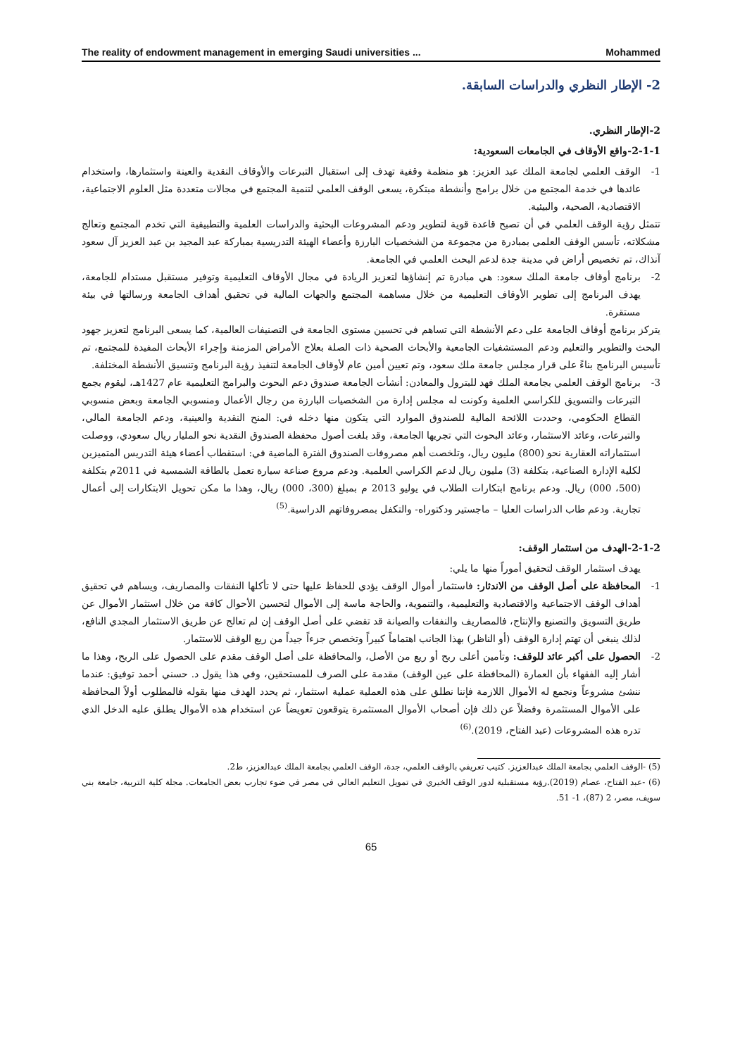The reality of endowment management in emerging Saudi universities ... Mohammed
2- الإطار النظري والدراسات السابقة.
2-الإطار النظري.
2-1-1-واقع الأوقاف في الجامعات السعودية:
1- الوقف العلمي لجامعة الملك عبد العزيز: هو منظمة وقفية تهدف إلى استقبال التبرعات والأوقاف النقدية والعينة واستثمارها، واستخدام عائدها في خدمة المجتمع من خلال برامج وأنشطة مبتكرة، يسعى الوقف العلمي لتنمية المجتمع في مجالات متعددة مثل العلوم الاجتماعية، الاقتصادية، الصحية، والبيئية.
تتمثل رؤية الوقف العلمي في أن تصبح قاعدة قوية لتطوير ودعم المشروعات البحثية والدراسات العلمية والتطبيقية التي تخدم المجتمع وتعالج مشكلاته، تأسس الوقف العلمي بمبادرة من مجموعة من الشخصيات البارزة وأعضاء الهيئة التدريسية بمباركة عبد المجيد بن عبد العزيز آل سعود آنذاك، تم تخصيص أراض في مدينة جدة لدعم البحث العلمي في الجامعة.
2- برنامج أوقاف جامعة الملك سعود: هي مبادرة تم إنشاؤها لتعزيز الريادة في مجال الأوقاف التعليمية وتوفير مستقبل مستدام للجامعة، يهدف البرنامج إلى تطوير الأوقاف التعليمية من خلال مساهمة المجتمع والجهات المالية في تحقيق أهداف الجامعة ورسالتها في بيئة مستقرة.
يتركز برنامج أوقاف الجامعة على دعم الأنشطة التي تساهم في تحسين مستوى الجامعة في التصنيفات العالمية، كما يسعى البرنامج لتعزيز جهود البحث والتطوير والتعليم ودعم المستشفيات الجامعية والأبحاث الصحية ذات الصلة بعلاج الأمراض المزمنة وإجراء الأبحاث المفيدة للمجتمع، تم تأسيس البرنامج بناءً على قرار مجلس جامعة ملك سعود، وتم تعيين أمين عام لأوقاف الجامعة لتنفيذ رؤية البرنامج وتنسيق الأنشطة المختلفة.
3- برنامج الوقف العلمي بجامعة الملك فهد للبترول والمعادن: أنشأت الجامعة صندوق دعم البحوث والبرامج التعليمية عام 1427هـ، ليقوم بجمع التبرعات والتسويق للكراسي العلمية وكونت له مجلس إدارة من الشخصيات البارزة من رجال الأعمال ومنسوبي الجامعة وبعض منسوبي القطاع الحكومي، وحددت اللائحة المالية للصندوق الموارد التي يتكون منها دخله في: المنح النقدية والعينية، ودعم الجامعة المالي، والتبرعات، وعائد الاستثمار، وعائد البحوث التي تجريها الجامعة، وقد بلغت أصول محفظة الصندوق النقدية نحو المليار ريال سعودي، ووصلت استثماراته العقارية نحو (800) مليون ريال، وتلخصت أهم مصروفات الصندوق الفترة الماضية في: استقطاب أعضاء هيئة التدريس المتميزين لكلية الإدارة الصناعية، بتكلفة (3) مليون ريال لدعم الكراسي العلمية. ودعم مروع صناعة سيارة تعمل بالطاقة الشمسية في 2011م بتكلفة (500، 000) ريال. ودعم برنامج ابتكارات الطلاب في يوليو 2013 م بمبلغ (300، 000) ريال، وهذا ما مكن تحويل الابتكارات إلى أعمال تجارية. ودعم طاب الدراسات العليا – ماجستير ودكتوراه- والتكفل بمصروفاتهم الدراسية.<sup>(5)</sup>
2-1-2-الهدف من استثمار الوقف:
يهدف استثمار الوقف لتحقيق أموراً منها ما يلي:
1- المحافظة على أصل الوقف من الاندثار: فاستثمار أموال الوقف يؤدي للحفاظ عليها حتى لا تأكلها النفقات والمصاريف، ويساهم في تحقيق أهداف الوقف الاجتماعية والاقتصادية والتعليمية، والتنموية، والحاجة ماسة إلى الأموال لتحسين الأحوال كافة من خلال استثمار الأموال عن طريق التسويق والتصنيع والإنتاج، فالمصاريف والنفقات والصيانة قد تقضي على أصل الوقف إن لم تعالج عن طريق الاستثمار المجدي النافع، لذلك ينبغي أن تهتم إدارة الوقف (أو الناظر) بهذا الجانب اهتماماً كبيراً وتخصص جزءاً جيداً من ريع الوقف للاستثمار.
2- الحصول على أكبر عائد للوقف: وتأمين أعلى ربح أو ريع من الأصل، والمحافظة على أصل الوقف مقدم على الحصول على الربح، وهذا ما أشار إليه الفقهاء بأن العمارة (المحافظة على عين الوقف) مقدمة على الصرف للمستحقين، وفي هذا يقول د. حسني أحمد توفيق: عندما ننشئ مشروعاً ونجمع له الأموال اللازمة فإننا نطلق على هذه العملية عملية استثمار، ثم يحدد الهدف منها بقوله فالمطلوب أولاً المحافظة على الأموال المستثمرة وفضلاً عن ذلك فإن أصحاب الأموال المستثمرة يتوقعون تعويضاً عن استخدام هذه الأموال يطلق عليه الدخل الذي تدره هذه المشروعات (عبد الفتاح، 2019).<sup>(6)</sup>
(5) -الوقف العلمي بجامعة الملك عبدالعزيز. كتيب تعريفي بالوقف العلمي، جدة، الوقف العلمي بجامعة الملك عبدالعزيز، ط2.
(6) -عبد الفتاح، عصام (2019).رؤية مستقبلية لدور الوقف الخيري في تمويل التعليم العالي في مصر في ضوء تجارب بعض الجامعات. مجلة كلية التربية، جامعة بني سويف، مصر، 2 (87)، 1- 51.
65